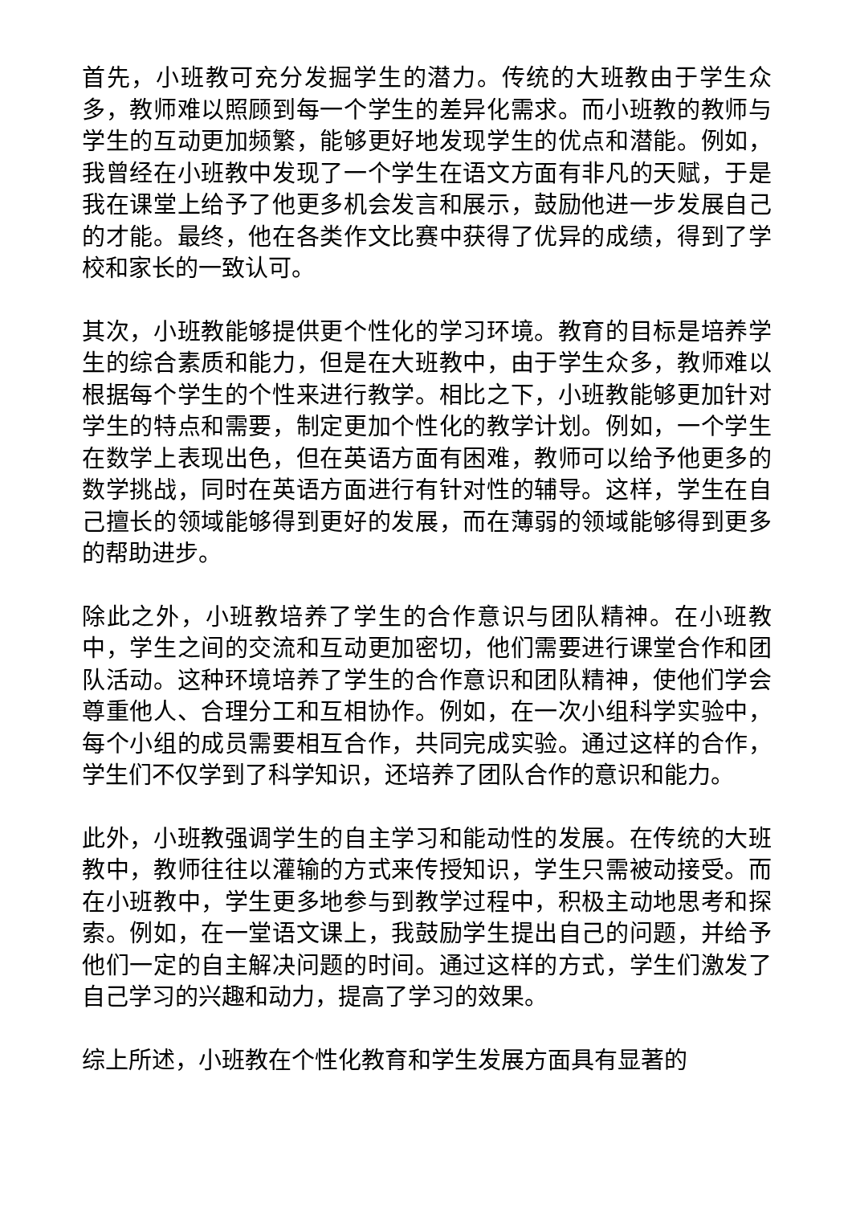首先，小班教可充分发掘学生的潜力。传统的大班教由于学生众多，教师难以照顾到每一个学生的差异化需求。而小班教的教师与学生的互动更加频繁，能够更好地发现学生的优点和潜能。例如，我曾经在小班教中发现了一个学生在语文方面有非凡的天赋，于是我在课堂上给予了他更多机会发言和展示，鼓励他进一步发展自己的才能。最终，他在各类作文比赛中获得了优异的成绩，得到了学校和家长的一致认可。
其次，小班教能够提供更个性化的学习环境。教育的目标是培养学生的综合素质和能力，但是在大班教中，由于学生众多，教师难以根据每个学生的个性来进行教学。相比之下，小班教能够更加针对学生的特点和需要，制定更加个性化的教学计划。例如，一个学生在数学上表现出色，但在英语方面有困难，教师可以给予他更多的数学挑战，同时在英语方面进行有针对性的辅导。这样，学生在自己擅长的领域能够得到更好的发展，而在薄弱的领域能够得到更多的帮助进步。
除此之外，小班教培养了学生的合作意识与团队精神。在小班教中，学生之间的交流和互动更加密切，他们需要进行课堂合作和团队活动。这种环境培养了学生的合作意识和团队精神，使他们学会尊重他人、合理分工和互相协作。例如，在一次小组科学实验中，每个小组的成员需要相互合作，共同完成实验。通过这样的合作，学生们不仅学到了科学知识，还培养了团队合作的意识和能力。
此外，小班教强调学生的自主学习和能动性的发展。在传统的大班教中，教师往往以灌输的方式来传授知识，学生只需被动接受。而在小班教中，学生更多地参与到教学过程中，积极主动地思考和探索。例如，在一堂语文课上，我鼓励学生提出自己的问题，并给予他们一定的自主解决问题的时间。通过这样的方式，学生们激发了自己学习的兴趣和动力，提高了学习的效果。
综上所述，小班教在个性化教育和学生发展方面具有显著的